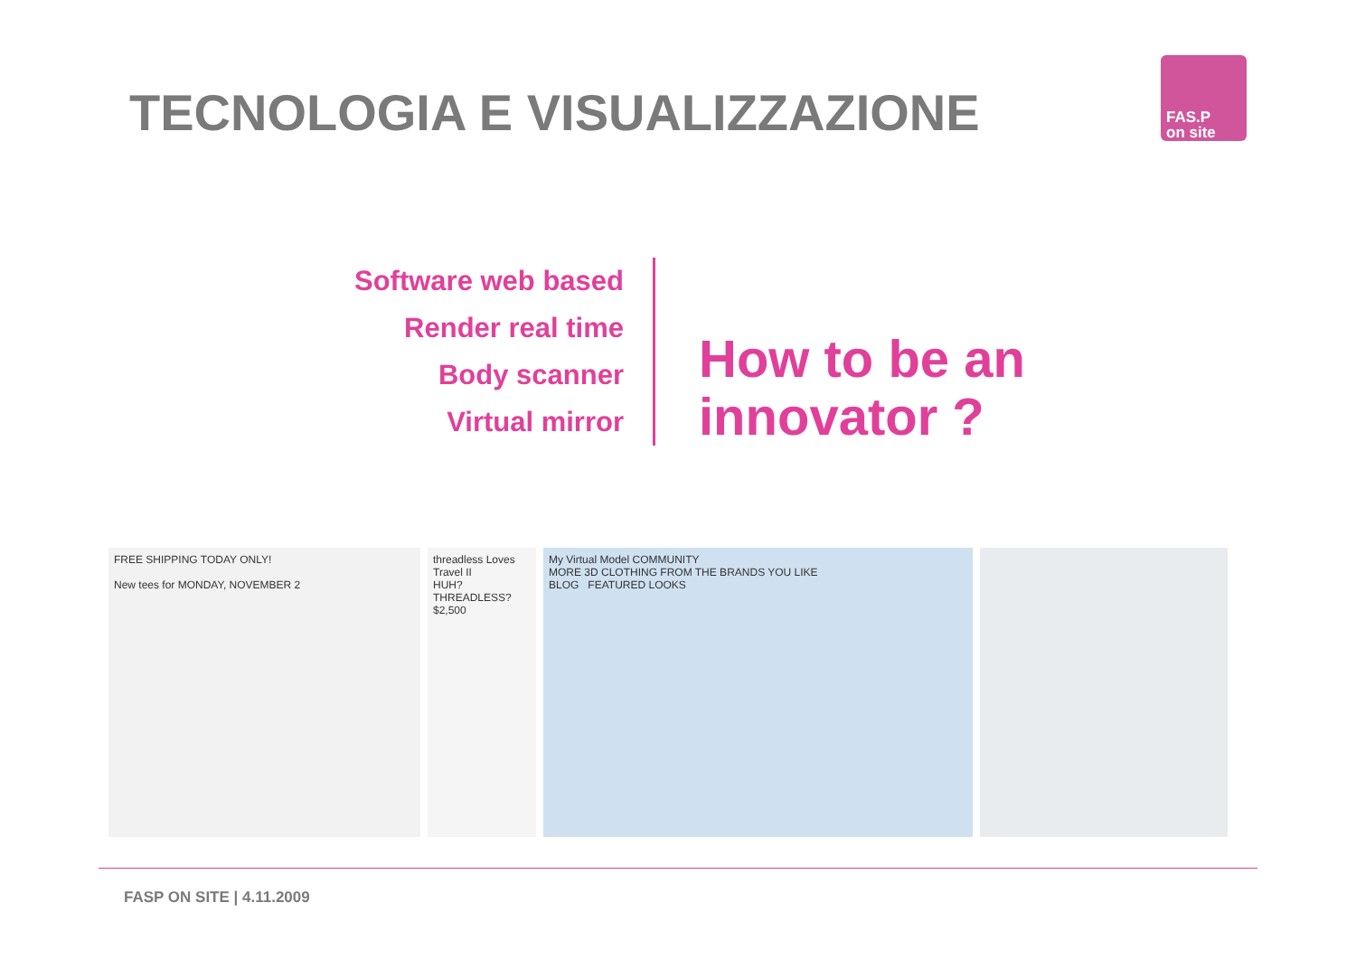TECNOLOGIA E VISUALIZZAZIONE
FAS.P
on site
Software web based
Render real time
Body scanner
Virtual mirror
How to be an
innovator ?
FREE SHIPPING TODAY ONLY!
New tees for MONDAY, NOVEMBER 2
threadless Loves Travel II
HUH? THREADLESS?
$2,500
My Virtual Model COMMUNITY
MORE 3D CLOTHING FROM THE BRANDS YOU LIKE
BLOG FEATURED LOOKS
FASP ON SITE | 4.11.2009